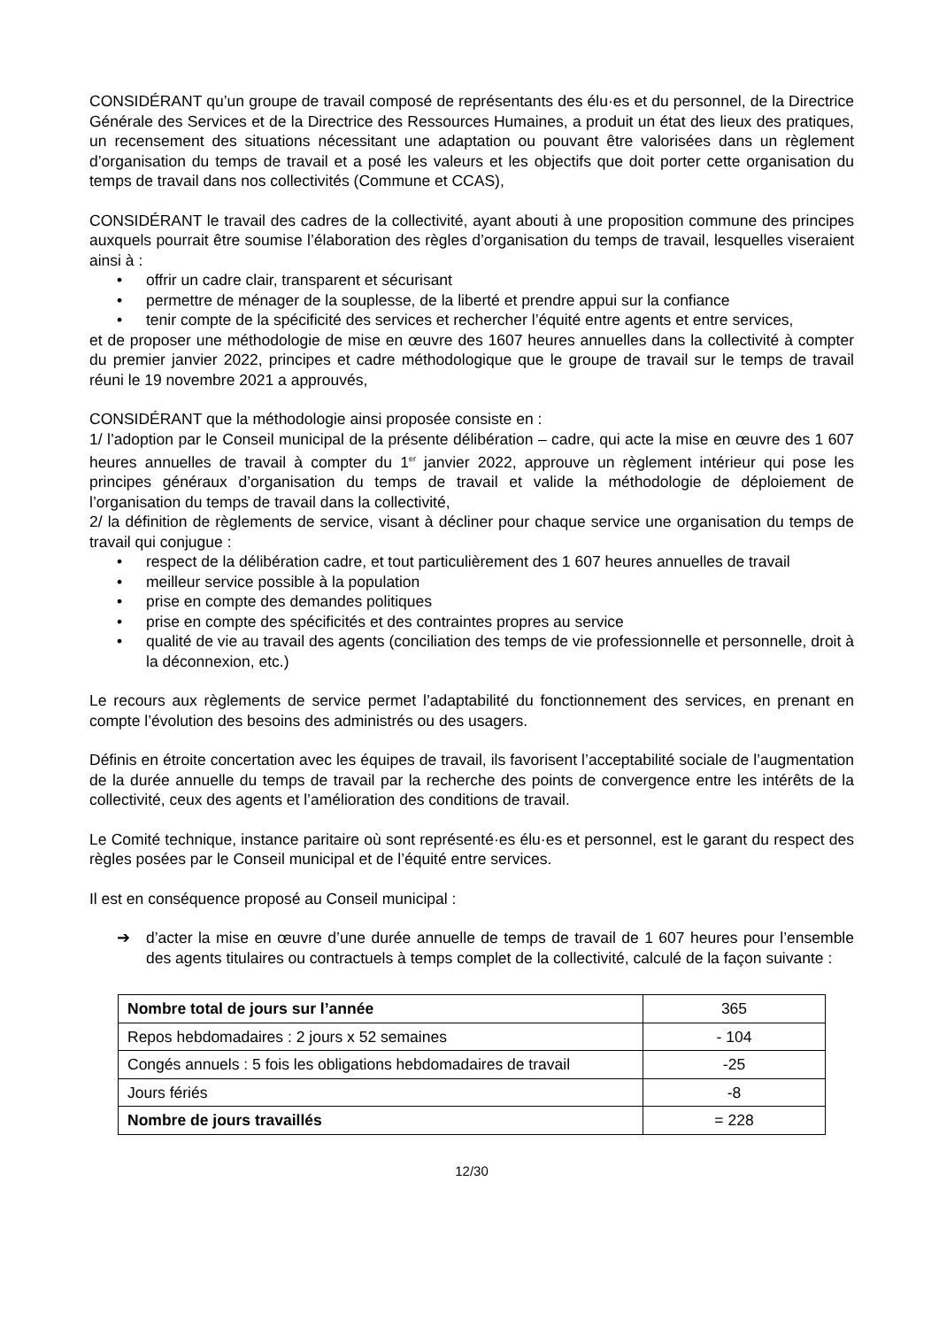CONSIDÉRANT qu’un groupe de travail composé de représentants des élu·es et du personnel, de la Directrice Générale des Services et de la Directrice des Ressources Humaines, a produit un état des lieux des pratiques, un recensement des situations nécessitant une adaptation ou pouvant être valorisées dans un règlement d’organisation du temps de travail et a posé les valeurs et les objectifs que doit porter cette organisation du temps de travail dans nos collectivités (Commune et CCAS),
CONSIDÉRANT le travail des cadres de la collectivité, ayant abouti à une proposition commune des principes auxquels pourrait être soumise l’élaboration des règles d’organisation du temps de travail, lesquelles viseraient ainsi à :
• offrir un cadre clair, transparent et sécurisant
• permettre de ménager de la souplesse, de la liberté et prendre appui sur la confiance
• tenir compte de la spécificité des services et rechercher l’équité entre agents et entre services,
et de proposer une méthodologie de mise en œuvre des 1607 heures annuelles dans la collectivité à compter du premier janvier 2022, principes et cadre méthodologique que le groupe de travail sur le temps de travail réuni le 19 novembre 2021 a approuvés,
CONSIDÉRANT que la méthodologie ainsi proposée consiste en :
1/ l’adoption par le Conseil municipal de la présente délibération – cadre, qui acte la mise en œuvre des 1 607 heures annuelles de travail à compter du 1<sup>er</sup> janvier 2022, approuve un règlement intérieur qui pose les principes généraux d’organisation du temps de travail et valide la méthodologie de déploiement de l’organisation du temps de travail dans la collectivité,
2/ la définition de règlements de service, visant à décliner pour chaque service une organisation du temps de travail qui conjugue :
• respect de la délibération cadre, et tout particulièrement des 1 607 heures annuelles de travail
• meilleur service possible à la population
• prise en compte des demandes politiques
• prise en compte des spécificités et des contraintes propres au service
• qualité de vie au travail des agents (conciliation des temps de vie professionnelle et personnelle, droit à la déconnexion, etc.)
Le recours aux règlements de service permet l’adaptabilité du fonctionnement des services, en prenant en compte l’évolution des besoins des administrés ou des usagers.
Définis en étroite concertation avec les équipes de travail, ils favorisent l’acceptabilité sociale de l’augmentation de la durée annuelle du temps de travail par la recherche des points de convergence entre les intérêts de la collectivité, ceux des agents et l’amélioration des conditions de travail.
Le Comité technique, instance paritaire où sont représenté·es élu·es et personnel, est le garant du respect des règles posées par le Conseil municipal et de l’équité entre services.
Il est en conséquence proposé au Conseil municipal :
➔ d’acter la mise en œuvre d’une durée annuelle de temps de travail de 1 607 heures pour l’ensemble des agents titulaires ou contractuels à temps complet de la collectivité, calculé de la façon suivante :
| Nombre total de jours sur l’année | 365 |
| Repos hebdomadaires : 2 jours x 52 semaines | - 104 |
| Congés annuels : 5 fois les obligations hebdomadaires de travail | -25 |
| Jours fériés | -8 |
| Nombre de jours travaillés | = 228 |
12/30